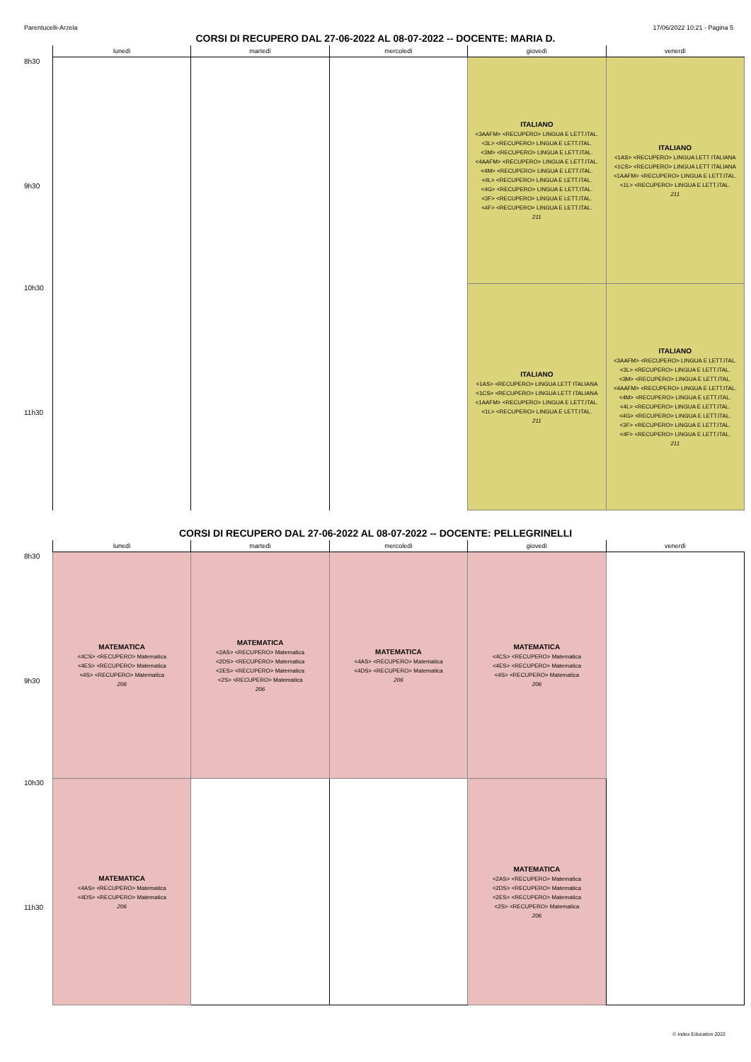Parentucelli-Arzela 17/06/2022 10:21 - Pagina 5
CORSI DI RECUPERO DAL 27-06-2022 AL 08-07-2022 -- DOCENTE: MARIA D.
| | lunedì | martedì | mercoledì | giovedì | venerdì |
| --- | --- | --- | --- | --- | --- |
| 8h30 9h30 | | | | ITALIANO <3AAFM> <RECUPERO> LINGUA E LETT.ITAL. <3L> <RECUPERO> LINGUA E LETT.ITAL. <3M> <RECUPERO> LINGUA E LETT.ITAL. <4AAFM> <RECUPERO> LINGUA E LETT.ITAL. <4M> <RECUPERO> LINGUA E LETT.ITAL. <4L> <RECUPERO> LINGUA E LETT.ITAL. <4G> <RECUPERO> LINGUA E LETT.ITAL. <3F> <RECUPERO> LINGUA E LETT.ITAL. <4F> <RECUPERO> LINGUA E LETT.ITAL. 211 | ITALIANO <1AS> <RECUPERO> LINGUA LETT ITALIANA <1CS> <RECUPERO> LINGUA LETT ITALIANA <1AAFM> <RECUPERO> LINGUA E LETT.ITAL. <1L> <RECUPERO> LINGUA E LETT.ITAL. 211 |
| 10h30 11h30 | | | | ITALIANO <1AS> <RECUPERO> LINGUA LETT ITALIANA <1CS> <RECUPERO> LINGUA LETT ITALIANA <1AAFM> <RECUPERO> LINGUA E LETT.ITAL. <1L> <RECUPERO> LINGUA E LETT.ITAL. 211 | ITALIANO <3AAFM> <RECUPERO> LINGUA E LETT.ITAL. <3L> <RECUPERO> LINGUA E LETT.ITAL. <3M> <RECUPERO> LINGUA E LETT.ITAL. <4AAFM> <RECUPERO> LINGUA E LETT.ITAL. <4M> <RECUPERO> LINGUA E LETT.ITAL. <4L> <RECUPERO> LINGUA E LETT.ITAL. <4G> <RECUPERO> LINGUA E LETT.ITAL. <3F> <RECUPERO> LINGUA E LETT.ITAL. <4F> <RECUPERO> LINGUA E LETT.ITAL. 211 |
CORSI DI RECUPERO DAL 27-06-2022 AL 08-07-2022 -- DOCENTE: PELLEGRINELLI
| | lunedì | martedì | mercoledì | giovedì | venerdì |
| --- | --- | --- | --- | --- | --- |
| 8h30 9h30 | MATEMATICA <4CS> <RECUPERO> Matematica <4ES> <RECUPERO> Matematica <4S> <RECUPERO> Matematica 206 | MATEMATICA <2AS> <RECUPERO> Matematica <2DS> <RECUPERO> Matematica <2ES> <RECUPERO> Matematica <2S> <RECUPERO> Matematica 206 | MATEMATICA <4AS> <RECUPERO> Matematica <4DS> <RECUPERO> Matematica 206 | MATEMATICA <4CS> <RECUPERO> Matematica <4ES> <RECUPERO> Matematica <4S> <RECUPERO> Matematica 206 | |
| 10h30 11h30 | MATEMATICA <4AS> <RECUPERO> Matematica <4DS> <RECUPERO> Matematica 206 | | | MATEMATICA <2AS> <RECUPERO> Matematica <2DS> <RECUPERO> Matematica <2ES> <RECUPERO> Matematica <2S> <RECUPERO> Matematica 206 | |
© Index Education 2022